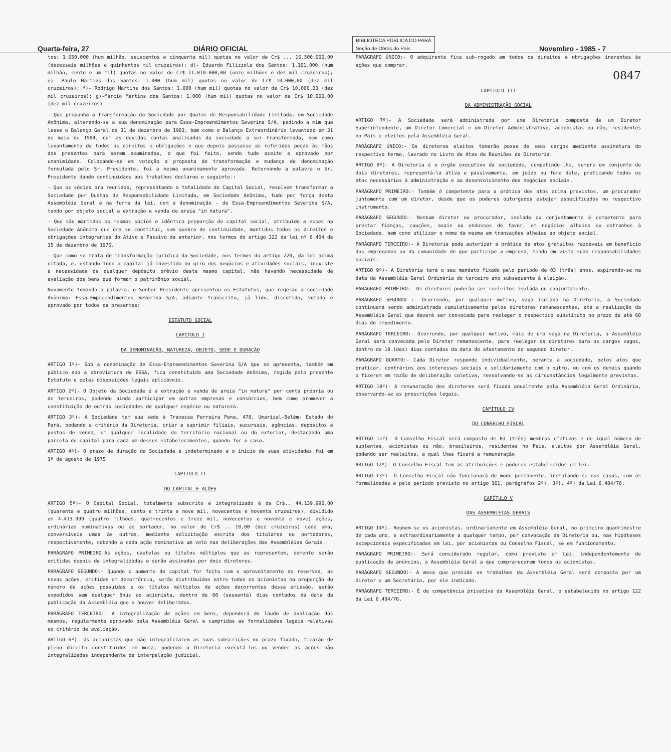Quarta-feira, 27 DIÁRIO OFICIAL BIBLIOTECA PÚBLICA DO PARÁ
Seção de Obras do País Novembro - 1985 - 7
tos: 1.650.000 (hum milhão, seiscentos e cinquenta mil) quotas no valor de Cr$ ... 16.500.000,00 (dezesseis milhões e quinhentos mil cruzeiros); d)- Eduardo Filizzola dos Santos: 1.101.000 (hum milhão, cento e um mil) quotas no valor de Cr$ 11.010.000,00 (onze milhões e dez mil cruzeiros); e)- Paulo Martins dos Santos: 1.000 (hum mil) quotas no valor de Cr$ 10.000,00 (dez mil cruzeiros); f)- Rodrigo Martins dos Santos: 1.000 (hum mil) quotas no valor de Cr$ 10.000,00 (dez mil cruzeiros); g)-Márcio Martins dos Santos: 1.000 (hum mil) quotas no valor de Cr$ 10.000,00 (dez mil cruzeiros).
- Que propunha a transformação da Sociedade por Quotas de Responsabilidade Limitada, em Sociedade Anônima, alterando-se a sua denominação para Essa-Empreendimentos Severina S/A, pedindo a mim que lesse o Balanço Geral de 31 de dezembro de 1983, bem como o Balanço Extraordinário levantado em 31 de maio de 1984, com as devidas contas analisadas da sociedade a ser transformada, bem como levantamento de todos os direitos e obrigações e que depois passasse as referidas peças às mãos dos presentes para serem examinadas, o que foi feito, sendo tudo aceito e aprovado por unanimidade. Colocando-se em votação a proposta de transformação e mudança de denominação formulada pelo Sr. Presidente, foi a mesma unanimamente aprovada. Retornando a palavra o Sr. Presidente dando continuidade aos trabalhos declarou o seguinte.:
- Que os sócios ora reunidos, representando a totalidade do Capital Social, resolvem transformar a Sociedade por Quotas de Responsabilidade Limitada, em Sociedade Anônima, tudo por força desta Assembléia Geral e na forma da lei, com a denominação - de Essa-Empreendimentos Severina S/A, tendo por objeto social a extração e venda de areia "in natura".
- Que são mantidos os mesmos sócios e idêntica proporção de capital social, atribuido a esses na Sociedade Anônima que ora se constitui, sem quebra de continuidade, mantidos todos os direitos e obrigações integrantes do Ativo e Passivo da anterior, nos termos do artigo 222 da lei nº 6.404 de 15 de dezembro de 1976.
- Que como se trata de transformação jurídica da Sociedade, nos termos do artigo 220, da lei acima citada, e, estando todo o capital já investido no giro dos negócios e atividades sociais, inexiste a necessidade de qualquer depósito prévio deste mesmo capital, não havendo necessidade de avaliação dos bens que formam o patrimônio social.
Novamente tomando a palavra, o Senhor Presidente apresentou os Estatutos, que regerão a sociedade Anônima: Essa-Empreendimentos Severina S/A, adiante transcrito, já lido, discutido, votado e aprovado por todos os presentes:
ESTATUTO SOCIAL
CAPÍTULO I
DA DENOMINAÇÃO, NATUREZA, OBJETO, SEDE E DURAÇÃO
ARTIGO 1º)- Sob a denominação de Essa-Empreendimentos Severina S/A que se apresenta, também em público sob a abreviatura de ESSA, fica constituída uma Sociedade Anônima, regida pelo presente Estatuto e pelas disposições legais aplicáveis.
ARTIGO 2º)- O Objeto da Sociedade é a extração e venda de areia "in natura" por conta própria ou de terceiros, podendo ainda participar em outras empresas e consórcios, bem como promover a constituição de outras sociedades de qualquer espécie ou natureza.
ARTIGO 3º)- A Sociedade tem sua sede à Travessa Ferreira Pena, 478, Umarizal-Belém- Estado do Pará, podendo a critério da Diretoria, criar e suprimir filiais, sucursais, agências, depósitos e postos de venda, em qualquer localidade do território nacional ou do exterior, destacando uma parcela do capital para cada um desses estabelecimentos, quando for o caso.
ARTIGO 4º)- O prazo de duração da Sociedade é indeterminado e o início de suas atividades foi em 1º de agosto de 1975.
CAPÍTULO II
DO CAPITAL E AÇÕES
ARTIGO 5º)- O Capital Social, totalmente subscrito e integralizado é de Cr$.. 44.139.990,00 (quarenta e quatro milhões, cento e trinta e nove mil, novecentos e noventa cruzeiros), dividido em 4.413.999 (quatro milhões, quatrocentos e treze mil, novecentos e noventa e nove) ações, ordinárias nominativas ou ao portador, no valor de Cr$ .. 10,00 (dez cruzeiros) cada uma, conversíveis umas às outras, mediante solicitação escrita dos titulares ou portadores, respectivamente, cabendo a cada ação nominativa um voto nas deliberações das Assembléias Gerais.
PARÁGRAFO PRIMEIRO:As ações, cautelas ou títulos múltiplos que as representem, somente serão emitidas depois de integralizadas e serão assinadas por dois diretores.
PARÁGRAFO SEGUNDO:- Quando o aumento de capital for feito com o aproveitamento de reservas, as novas ações, emitidas em decorrência, serão distribuídas entre todos os acionistas na proporção do número de ações possuídas e os títulos múltiplos de ações decorrentes dessa emissão, serão expedidos sem qualquer ônus ao acionista, dentro de 60 (sessenta) dias contados da data da publicação da Assembléia que o houver deliberados.
PARÁGRAFO TERCEIRO:- A integralização de ações em bens, dependerá de laudo de avaliação dos mesmos, regularmente aprovado pela Assembléia Geral e cumpridas as formalidades legais relativas ao critério de avaliação.
ARTIGO 6º)- Os acionistas que não integralizarem as suas subscrições no prazo fixado, ficarão de pleno direito constituídos em mora, podendo a Diretoria executá-los ou vender as ações não integralizadas independente de interpelação judicial.
PARÁGRAFO ÚNICO:- O adquirente fica sub-rogado em todos os direitos e obrigações inerentes às ações que comprar.
0847
CAPÍTULO III
DA ADMINISTRAÇÃO SOCIAL
ARTIGO 7º)- A Sociedade será administrada por uma Diretoria composta de um Diretor Superintendente, um Diretor Comercial e um Diretor Administrativo, acionistas ou não, residentes no País e eleitos pela Assembléia Geral.
PARÁGRAFO ÚNICO:- Os diretores eleitos tomarão posse de seus cargos mediante assinatura do respectivo termo, lavrado no Livro de Atas de Reuniões da Diretoria.
ARTIGO 8º)- A Diretoria é o órgão executivo da sociedade, competindo-lhe, sempre em conjunto de dois diretores, representá-la ativa e passivamente, em juízo ou fora dele, praticando todos os atos necessários à administração e ao desenvolvimento dos negócios sociais.
PARÁGRAFO PRIMEIRO:- Também é competente para a prática dos atos acima previstos, um procurador juntamente com um diretor, desde que os poderes outorgados estejam especificados no respectivo instrumento.
PARÁGRAFO SEGUNDO:- Nenhum diretor ou procurador, isolada ou conjuntamente é competente para prestar fianças, cauções, avais ou endossos de favor, em negócios alheios ou estranhos à Sociedade, bem como utilizar o nome da mesma em transações alheias ao objeto social.
PARÁGRAFO TERCEIRO:- A Diretoria pode autorizar a prática de atos gratuitos razoáveis em benefício dos empregados ou da comunidade de que participe a empresa, tendo em vista suas responsabilidades sociais.
ARTIGO 9º)- A Diretoria terá o seu mandato fixado pelo período de 03 (três) anos, expirando-se na data da Assembléia Geral Ordinária do terceiro ano subsequente à eleição.
PARÁGRAFO PRIMEIRO:- Os diretores poderão ser reeleitos isolada ou conjuntamente.
PARÁGRAFO SEGUNDO :- Ocorrendo, por qualquer motivo, vaga isolada na Diretoria, a Sociedade continuará sendo administrada cumulativamente pelos diretores remanescentes, até a realização da Assembléia Geral que deverá ser convocada para reeleger o respectico substituto no prazo de até 60 dias do impedimento.
PARÁGRAFO TERCEIRO:- Ocorrendo, por qualquer motivo, mais de uma vaga na Diretoria, a Assembléia Geral será convocada pelo Diretor remanescente, para reeleger os diretores para os cargos vagos, dentro de 10 (dez) dias contados da data do afastamento do segundo diretor.
PARÁGRAFO QUARTO:- Cada Diretor responde individualmente, perante a sociedade, pelos atos que praticar, contrários aos interesses sociais e solidariamente com o outro, ou com os demais quando o fizerem em razão de deliberação coletiva, ressalvando-se as circunstâncias legalmente previstas.
ARTIGO 10º)- A remuneração dos diretores será fixada anualmente pela Assembléia Geral Ordinária, observando-se as prescrições legais.
CAPÍTULO IV
DO CONSELHO FISCAL
ARTIGO 11º)- O Conselho Fiscal será composto de 03 (três) membros efetivos e de igual número de suplentes, acionistas ou não, brasileiros, residentes no País, eleitos por Assembléia Geral, podendo ser reeleitos, a qual lhes fixará a remuneração
ARTIGO 12º)- O Conselho Fiscal tem as atribuições e poderes estabelecidos em lei.
ARTIGO 13º)- O Conselho Fiscal não funcionará de modo permanente, instalando-se nos casos, com as formalidades e pelo período previsto no artigo 161, parágrafos 2º), 3º), 4º) da Lei 6.404/76.
CAPÍTULO V
DAS ASSEMBLÉIAS GERAIS
ARTIGO 14º)- Reunem-se os acionistas, ordinariamente em Assembléia Geral, no primeiro quadrimestre de cada ano, e extraordinariamente a qualquer tempo, por convocação da Diretoria ou, nas hipóteses excepcionais especificadas em lei, por acionistas ou Conselho Fiscal, se em funcionamento.
PARÁGRAFO PRIMEIRO:- Será considerado regular, como previsto em Lei, independentemente de publicação de anúncios, a Assembléia Geral a que comprarecerem todos os acionistas.
PARÁGRAFO SEGUNDO:- A mesa que preside os trabalhos da Assembléia Geral será composta por um Diretor e um Secretário, por ele indicado.
PARÁGRAFO TERCEIRO:- É de competência privativa da Assembléia Geral, o estabelecido no artigo 122 da Lei 6.404/76.